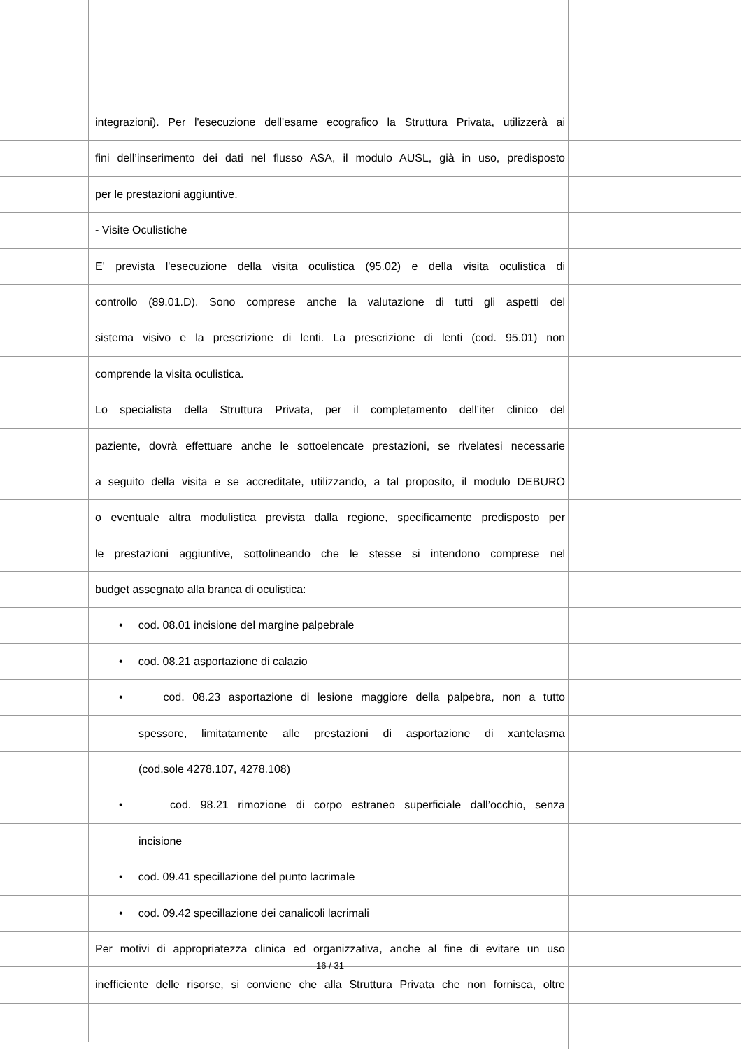integrazioni). Per l'esecuzione dell'esame ecografico la Struttura Privata, utilizzerà ai
fini dell’inserimento dei dati nel flusso ASA, il modulo AUSL, già in uso, predisposto
per le prestazioni aggiuntive.
- Visite Oculistiche
E' prevista l'esecuzione della visita oculistica (95.02) e della visita oculistica di
controllo (89.01.D). Sono comprese anche la valutazione di tutti gli aspetti del
sistema visivo e la prescrizione di lenti. La prescrizione di lenti (cod. 95.01) non
comprende la visita oculistica.
Lo specialista della Struttura Privata, per il completamento dell’iter clinico del
paziente, dovrà effettuare anche le sottoelencate prestazioni, se rivelatesi necessarie
a seguito della visita e se accreditate, utilizzando, a tal proposito, il modulo DEBURO
o eventuale altra modulistica prevista dalla regione, specificamente predisposto per
le prestazioni aggiuntive, sottolineando che le stesse si intendono comprese nel
budget assegnato alla branca di oculistica:
• cod. 08.01 incisione del margine palpebrale
• cod. 08.21 asportazione di calazio
• cod. 08.23 asportazione di lesione maggiore della palpebra, non a tutto
spessore, limitatamente alle prestazioni di asportazione di xantelasma
(cod.sole 4278.107, 4278.108)
• cod. 98.21 rimozione di corpo estraneo superficiale dall’occhio, senza
incisione
• cod. 09.41 specillazione del punto lacrimale
• cod. 09.42 specillazione dei canalicoli lacrimali
Per motivi di appropriatezza clinica ed organizzativa, anche al fine di evitare un uso
inefficiente delle risorse, si conviene che alla Struttura Privata che non fornisca, oltre
16 / 31